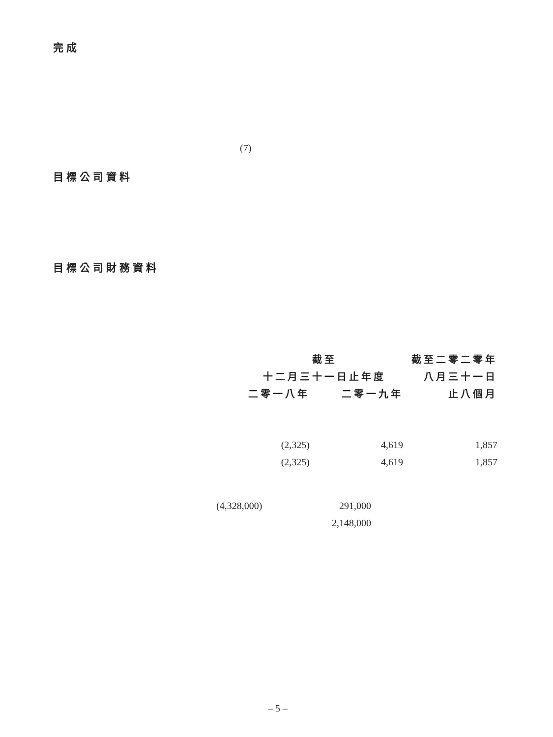完成
(7)
目標公司資料
目標公司財務資料
| 截至 | | 截至二零二零年 |
| --- | --- | --- |
| 十二月三十一日止年度 | | 八月三十一日 |
| 二零一八年 | 二零一九年 | 止八個月 |
| (2,325) | 4,619 | 1,857 |
| (2,325) | 4,619 | 1,857 |
| (4,328,000) | 291,000 |
| | 2,148,000 |
– 5 –